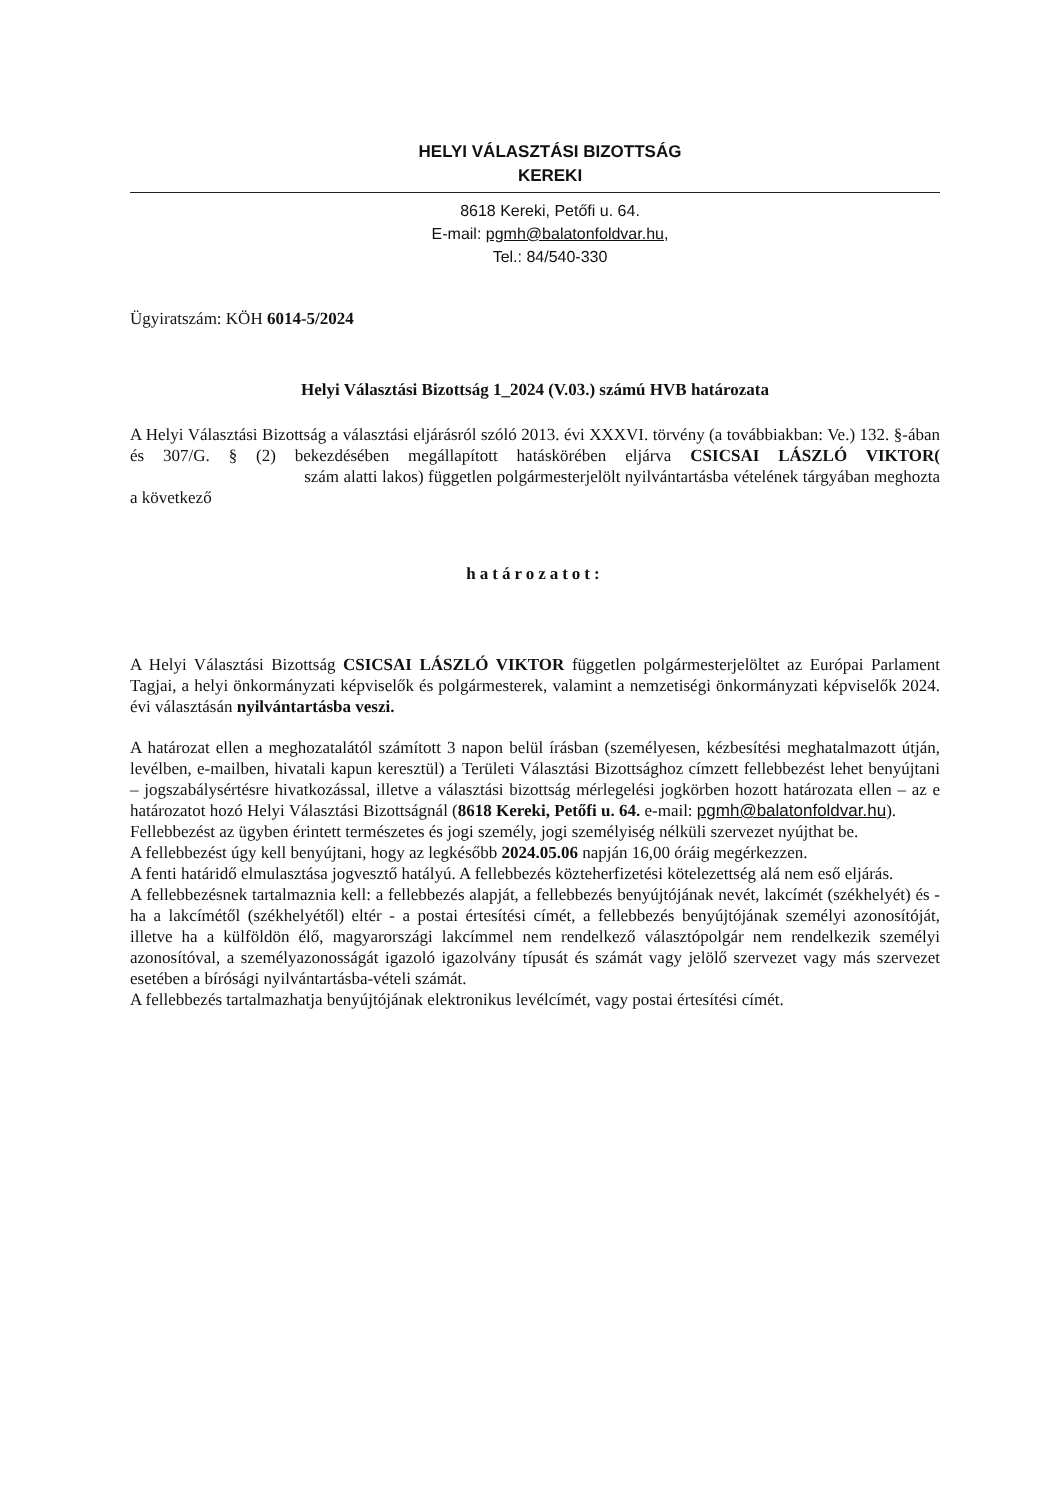HELYI VÁLASZTÁSI BIZOTTSÁG
KEREKI
8618 Kereki, Petőfi u. 64.
E-mail: pgmh@balatonfoldvar.hu,
Tel.: 84/540-330
Ügyiratszám: KÖH 6014-5/2024
Helyi Választási Bizottság 1_2024 (V.03.) számú HVB határozata
A Helyi Választási Bizottság a választási eljárásról szóló 2013. évi XXXVI. törvény (a továbbiakban: Ve.) 132. §-ában és 307/G. § (2) bekezdésében megállapított hatáskörében eljárva CSICSAI LÁSZLÓ VIKTOR( szám alatti lakos) független polgármesterjelölt nyilvántartásba vételének tárgyában meghozta a következő
határozatot:
A Helyi Választási Bizottság CSICSAI LÁSZLÓ VIKTOR független polgármesterjelöltet az Európai Parlament Tagjai, a helyi önkormányzati képviselők és polgármesterek, valamint a nemzetiségi önkormányzati képviselők 2024. évi választásán nyilvántartásba veszi.
A határozat ellen a meghozatalától számított 3 napon belül írásban (személyesen, kézbesítési meghatalmazott útján, levélben, e-mailben, hivatali kapun keresztül) a Területi Választási Bizottsághoz címzett fellebbezést lehet benyújtani – jogszabálysértésre hivatkozással, illetve a választási bizottság mérlegelési jogkörben hozott határozata ellen – az e határozatot hozó Helyi Választási Bizottságnál (8618 Kereki, Petőfi u. 64. e-mail: pgmh@balatonfoldvar.hu).
Fellebbezést az ügyben érintett természetes és jogi személy, jogi személyiség nélküli szervezet nyújthat be.
A fellebbezést úgy kell benyújtani, hogy az legkésőbb 2024.05.06 napján 16,00 óráig megérkezzen.
A fenti határidő elmulasztása jogvesztő hatályú. A fellebbezés közteherfizetési kötelezettség alá nem eső eljárás.
A fellebbezésnek tartalmaznia kell: a fellebbezés alapját, a fellebbezés benyújtójának nevét, lakcímét (székhelyét) és - ha a lakcímétől (székhelyétől) eltér - a postai értesítési címét, a fellebbezés benyújtójának személyi azonosítóját, illetve ha a külföldön élő, magyarországi lakcímmel nem rendelkező választópolgár nem rendelkezik személyi azonosítóval, a személyazonosságát igazoló igazolvány típusát és számát vagy jelölő szervezet vagy más szervezet esetében a bírósági nyilvántartásba-vételi számát.
A fellebbezés tartalmazhatja benyújtójának elektronikus levélcímét, vagy postai értesítési címét.